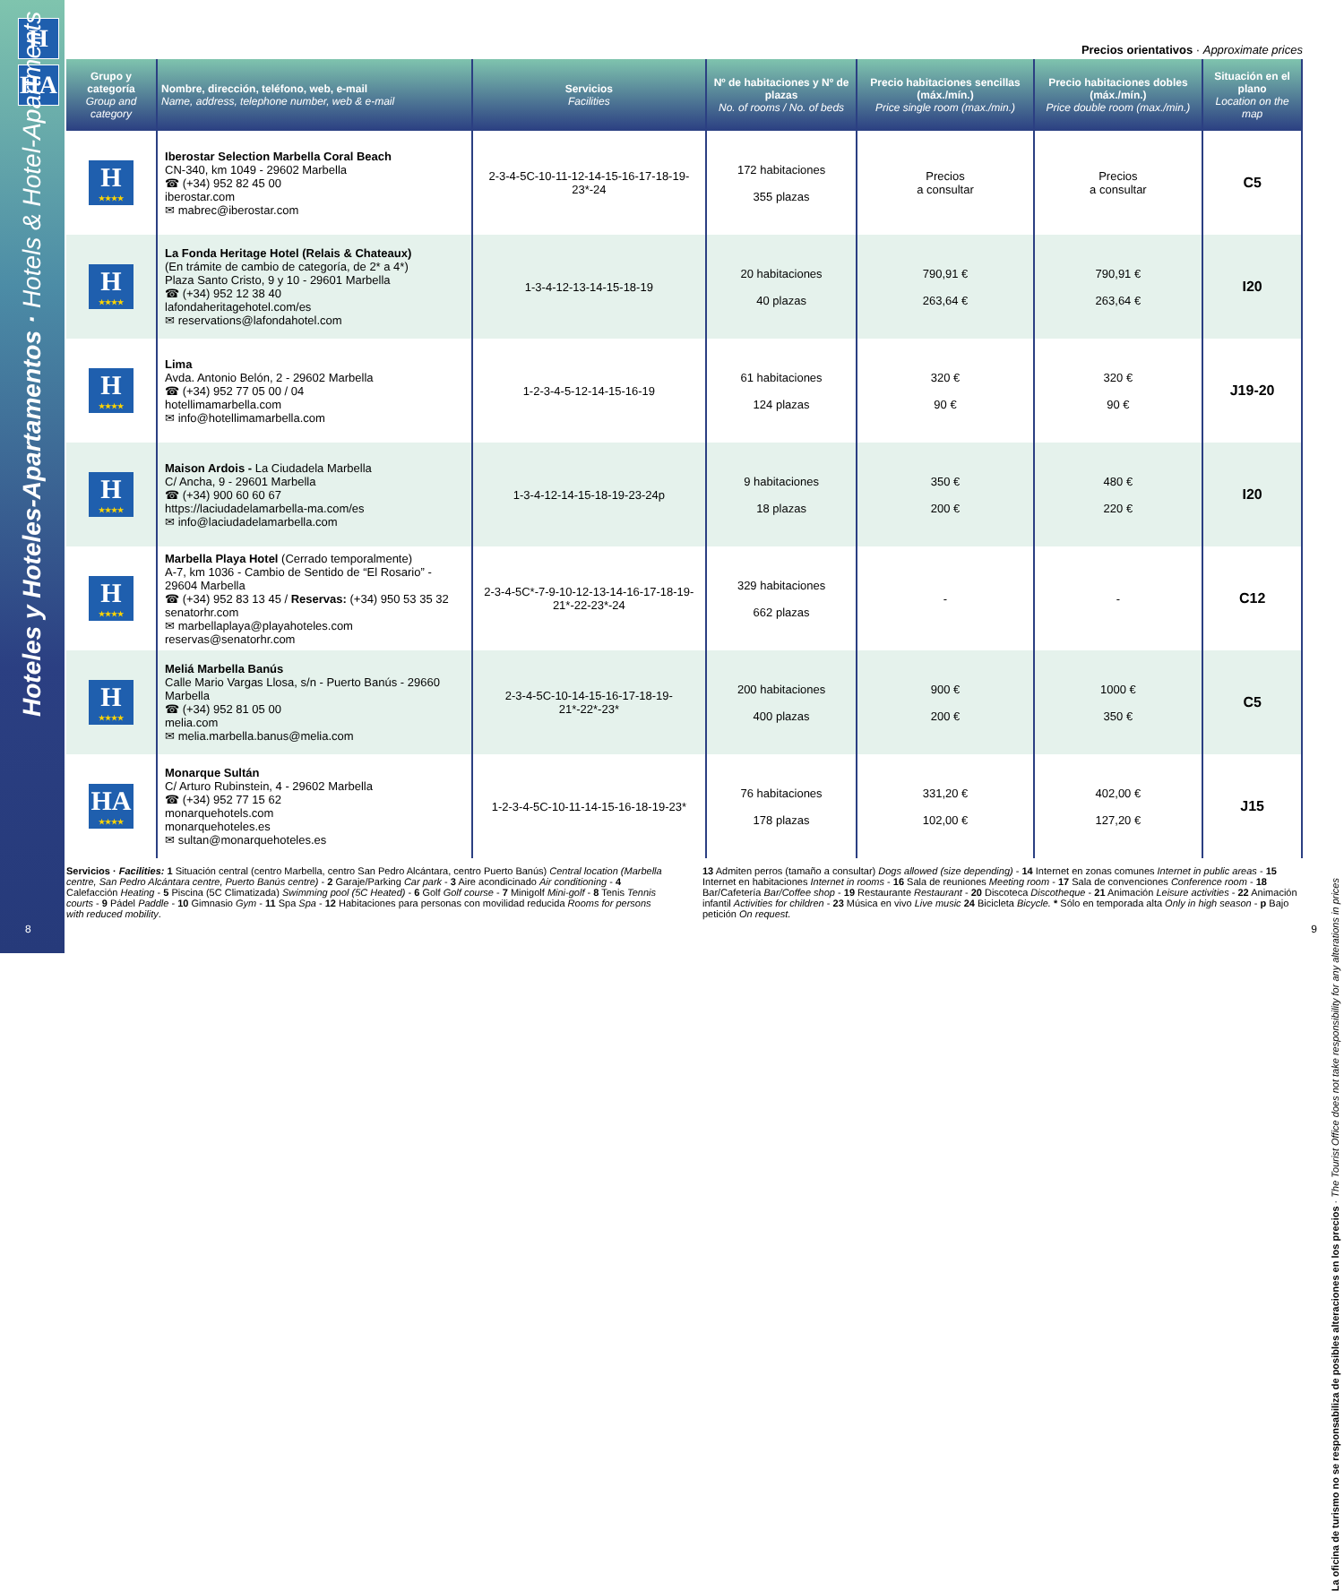H
HA
Precios orientativos · Approximate prices
| Grupo y categoría Group and category | Nombre, dirección, teléfono, web, e-mail Name, address, telephone number, web & e-mail | Servicios Facilities | Nº de habitaciones y Nº de plazas No. of rooms / No. of beds | Precio habitaciones sencillas (máx./mín.) Price single room (max./min.) | Precio habitaciones dobles (máx./mín.) Price double room (max./min.) | Situación en el plano Location on the map |
| --- | --- | --- | --- | --- | --- | --- |
| H ★★★★ | Iberostar Selection Marbella Coral Beach CN-340, km 1049 - 29602 Marbella ☎ (+34) 952 82 45 00 iberostar.com ✉ mabrec@iberostar.com | 2-3-4-5C-10-11-12-14-15-16-17-18-19-23*-24 | 172 habitaciones 355 plazas | Precios a consultar | Precios a consultar | C5 |
| H ★★★★ | La Fonda Heritage Hotel (Relais & Chateaux) (En trámite de cambio de categoría, de 2* a 4*) Plaza Santo Cristo, 9 y 10 - 29601 Marbella ☎ (+34) 952 12 38 40 lafondaheritagehotel.com/es ✉ reservations@lafondahotel.com | 1-3-4-12-13-14-15-18-19 | 20 habitaciones 40 plazas | 790,91 € 263,64 € | 790,91 € 263,64 € | I20 |
| H ★★★★ | Lima Avda. Antonio Belón, 2 - 29602 Marbella ☎ (+34) 952 77 05 00 / 04 hotellimamarbella.com ✉ info@hotellimamarbella.com | 1-2-3-4-5-12-14-15-16-19 | 61 habitaciones 124 plazas | 320 € 90 € | 320 € 90 € | J19-20 |
| H ★★★★ | Maison Ardois - La Ciudadela Marbella C/ Ancha, 9 - 29601 Marbella ☎ (+34) 900 60 60 67 https://laciudadelamarbella-ma.com/es ✉ info@laciudadelamarbella.com | 1-3-4-12-14-15-18-19-23-24p | 9 habitaciones 18 plazas | 350 € 200 € | 480 € 220 € | I20 |
| H ★★★★ | Marbella Playa Hotel (Cerrado temporalmente) A-7, km 1036 - Cambio de Sentido de “El Rosario” - 29604 Marbella ☎ (+34) 952 83 13 45 / Reservas: (+34) 950 53 35 32 senatorhr.com ✉ marbellaplaya@playahoteles.com reservas@senatorhr.com | 2-3-4-5C*-7-9-10-12-13-14-16-17-18-19-21*-22-23*-24 | 329 habitaciones 662 plazas | - | - | C12 |
| H ★★★★ | Meliá Marbella Banús Calle Mario Vargas Llosa, s/n - Puerto Banús - 29660 Marbella ☎ (+34) 952 81 05 00 melia.com ✉ melia.marbella.banus@melia.com | 2-3-4-5C-10-14-15-16-17-18-19-21*-22*-23* | 200 habitaciones 400 plazas | 900 € 200 € | 1000 € 350 € | C5 |
| HA ★★★★ | Monarque Sultán C/ Arturo Rubinstein, 4 - 29602 Marbella ☎ (+34) 952 77 15 62 monarquehotels.com monarquehoteles.es ✉ sultan@monarquehoteles.es | 1-2-3-4-5C-10-11-14-15-16-18-19-23* | 76 habitaciones 178 plazas | 331,20 € 102,00 € | 402,00 € 127,20 € | J15 |
Servicios · Facilities: 1 Situación central (centro Marbella, centro San Pedro Alcántara, centro Puerto Banús) Central location (Marbella centre, San Pedro Alcántara centre, Puerto Banús centre) - 2 Garaje/Parking Car park - 3 Aire acondicinado Air conditioning - 4 Calefacción Heating - 5 Piscina (5C Climatizada) Swimming pool (5C Heated) - 6 Golf Golf course - 7 Minigolf Mini-golf - 8 Tenis Tennis courts - 9 Pádel Paddle - 10 Gimnasio Gym - 11 Spa Spa - 12 Habitaciones para personas con movilidad reducida Rooms for persons with reduced mobility.
13 Admiten perros (tamaño a consultar) Dogs allowed (size depending) - 14 Internet en zonas comunes Internet in public areas - 15 Internet en habitaciones Internet in rooms - 16 Sala de reuniones Meeting room - 17 Sala de convenciones Conference room - 18 Bar/Cafetería Bar/Coffee shop - 19 Restaurante Restaurant - 20 Discoteca Discotheque - 21 Animación Leisure activities - 22 Animación infantil Activities for children - 23 Música en vivo Live music 24 Bicicleta Bicycle. * Sólo en temporada alta Only in high season - p Bajo petición On request.
Hoteles y Hoteles-Apartamentos · Hotels & Hotel-Apartments
8 9
La oficina de turismo no se responsabiliza de posibles alteraciones en los precios · The Tourist Office does not take responsibility for any alterations in prices